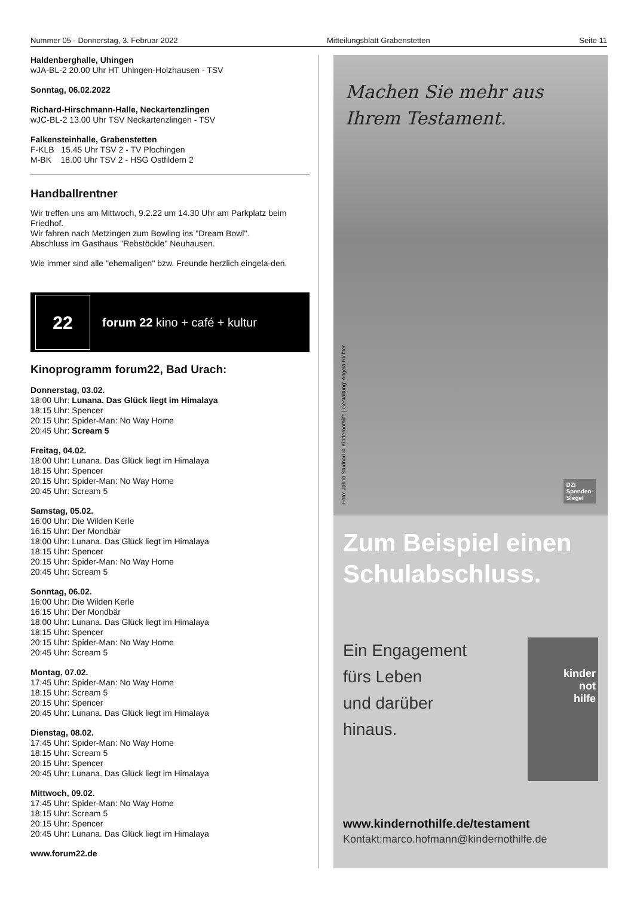Nummer 05 - Donnerstag, 3. Februar 2022 Mitteilungsblatt Grabenstetten Seite 11
Haldenberghalle, Uhingen
wJA-BL-2 20.00 Uhr HT Uhingen-Holzhausen - TSV
Sonntag, 06.02.2022
Richard-Hirschmann-Halle, Neckartenzlingen
wJC-BL-2 13.00 Uhr TSV Neckartenzlingen - TSV
Falkensteinhalle, Grabenstetten
F-KLB 15.45 Uhr TSV 2 - TV Plochingen
M-BK 18.00 Uhr TSV 2 - HSG Ostfildern 2
Handballrentner
Wir treffen uns am Mittwoch, 9.2.22 um 14.30 Uhr am Parkplatz beim Friedhof.
Wir fahren nach Metzingen zum Bowling ins "Dream Bowl".
Abschluss im Gasthaus "Rebstöckle" Neuhausen.
Wie immer sind alle "ehemaligen" bzw. Freunde herzlich eingela-den.
22
forum 22 kino + café + kultur
Kinoprogramm forum22, Bad Urach:
Donnerstag, 03.02.
18:00 Uhr: Lunana. Das Glück liegt im Himalaya
18:15 Uhr: Spencer
20:15 Uhr: Spider-Man: No Way Home
20:45 Uhr: Scream 5
Freitag, 04.02.
18:00 Uhr: Lunana. Das Glück liegt im Himalaya
18:15 Uhr: Spencer
20:15 Uhr: Spider-Man: No Way Home
20:45 Uhr: Scream 5
Samstag, 05.02.
16:00 Uhr: Die Wilden Kerle
16:15 Uhr: Der Mondbär
18:00 Uhr: Lunana. Das Glück liegt im Himalaya
18:15 Uhr: Spencer
20:15 Uhr: Spider-Man: No Way Home
20:45 Uhr: Scream 5
Sonntag, 06.02.
16:00 Uhr: Die Wilden Kerle
16:15 Uhr: Der Mondbär
18:00 Uhr: Lunana. Das Glück liegt im Himalaya
18:15 Uhr: Spencer
20:15 Uhr: Spider-Man: No Way Home
20:45 Uhr: Scream 5
Montag, 07.02.
17:45 Uhr: Spider-Man: No Way Home
18:15 Uhr: Scream 5
20:15 Uhr: Spencer
20:45 Uhr: Lunana. Das Glück liegt im Himalaya
Dienstag, 08.02.
17:45 Uhr: Spider-Man: No Way Home
18:15 Uhr: Scream 5
20:15 Uhr: Spencer
20:45 Uhr: Lunana. Das Glück liegt im Himalaya
Mittwoch, 09.02.
17:45 Uhr: Spider-Man: No Way Home
18:15 Uhr: Scream 5
20:15 Uhr: Spencer
20:45 Uhr: Lunana. Das Glück liegt im Himalaya
www.forum22.de
Machen Sie mehr aus
Ihrem Testament.
Foto: Jakob Studnar/© Kindernothilfe | Gestaltung: Angela Richter
DZI
Spenden-
Siegel
Zum Beispiel einen Schulabschluss.
Ein Engagement
fürs Leben
und darüber
hinaus.
kinder
not
hilfe
www.kindernothilfe.de/testament
Kontakt:marco.hofmann@kindernothilfe.de